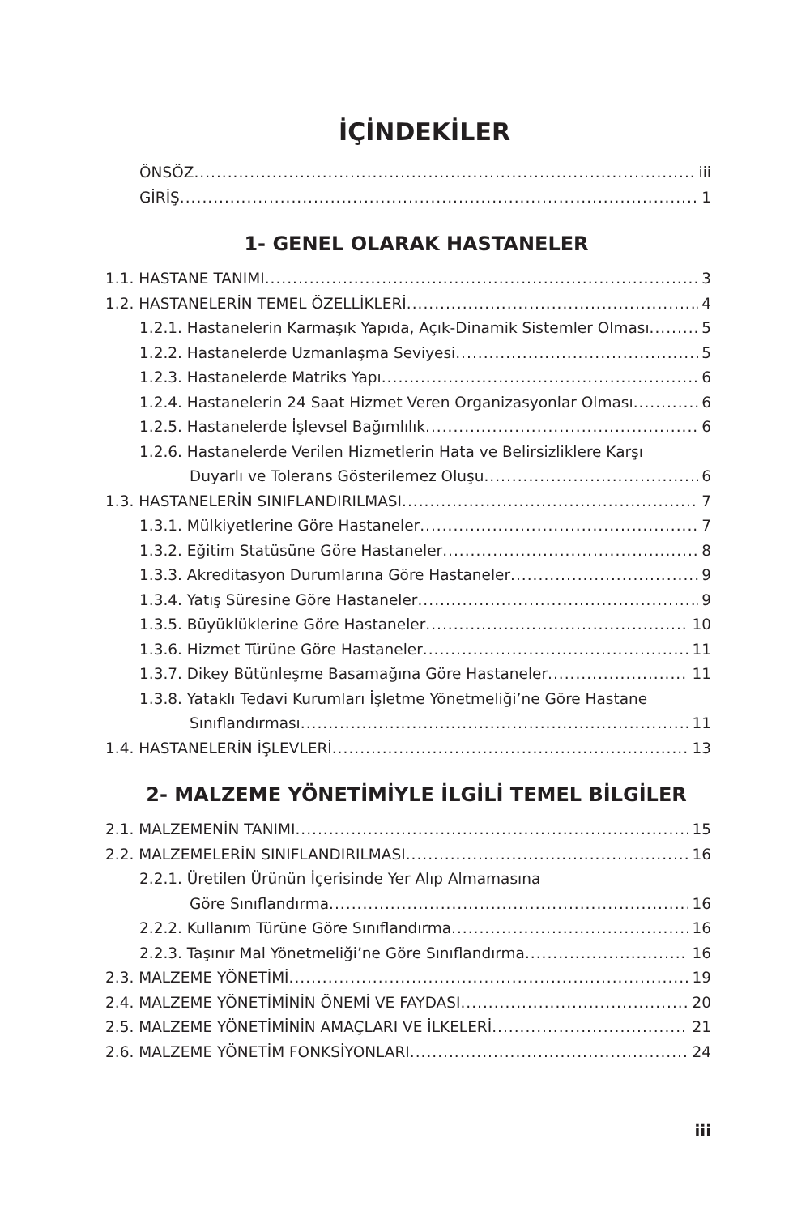İÇİNDEKİLER
ÖNSÖZ iii
GİRİŞ 1
1- GENEL OLARAK HASTANELER
1.1. HASTANE TANIMI 3
1.2. HASTANELERİN TEMEL ÖZELLİKLERİ 4
1.2.1. Hastanelerin Karmaşık Yapıda, Açık-Dinamik Sistemler Olması 5
1.2.2. Hastanelerde Uzmanlaşma Seviyesi 5
1.2.3. Hastanelerde Matriks Yapı 6
1.2.4. Hastanelerin 24 Saat Hizmet Veren Organizasyonlar Olması 6
1.2.5. Hastanelerde İşlevsel Bağımlılık 6
1.2.6. Hastanelerde Verilen Hizmetlerin Hata ve Belirsizliklere Karşı
Duyarlı ve Tolerans Gösterilemez Oluşu 6
1.3. HASTANELERİN SINIFLANDIRILMASI 7
1.3.1. Mülkiyetlerine Göre Hastaneler 7
1.3.2. Eğitim Statüsüne Göre Hastaneler 8
1.3.3. Akreditasyon Durumlarına Göre Hastaneler 9
1.3.4. Yatış Süresine Göre Hastaneler 9
1.3.5. Büyüklüklerine Göre Hastaneler 10
1.3.6. Hizmet Türüne Göre Hastaneler 11
1.3.7. Dikey Bütünleşme Basamağına Göre Hastaneler 11
1.3.8. Yataklı Tedavi Kurumları İşletme Yönetmeliği’ne Göre Hastane
Sınıflandırması 11
1.4. HASTANELERİN İŞLEVLERİ 13
2- MALZEME YÖNETİMİYLE İLGİLİ TEMEL BİLGİLER
2.1. MALZEMENİN TANIMI 15
2.2. MALZEMELERİN SINIFLANDIRILMASI 16
2.2.1. Üretilen Ürünün İçerisinde Yer Alıp Almamasına
Göre Sınıflandırma 16
2.2.2. Kullanım Türüne Göre Sınıflandırma 16
2.2.3. Taşınır Mal Yönetmeliği’ne Göre Sınıflandırma 16
2.3. MALZEME YÖNETİMİ 19
2.4. MALZEME YÖNETİMİNİN ÖNEMİ VE FAYDASI 20
2.5. MALZEME YÖNETİMİNİN AMAÇLARI VE İLKELERİ 21
2.6. MALZEME YÖNETİM FONKSİYONLARI 24
iii